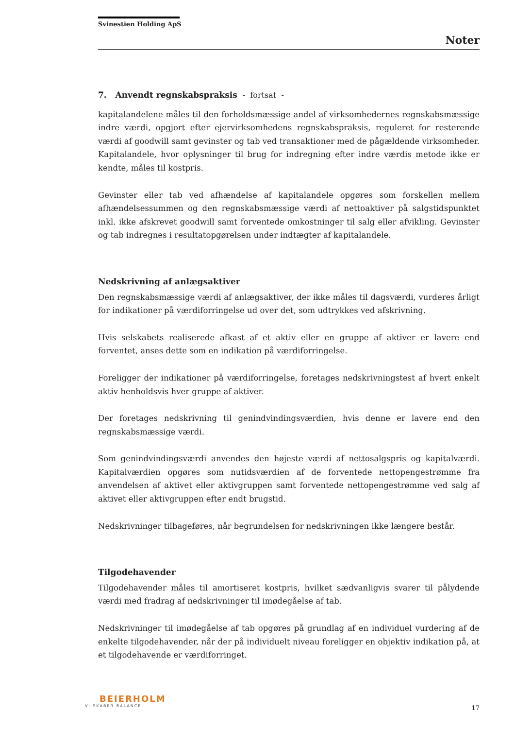Svinestien Holding ApS
Noter
7. Anvendt regnskabspraksis - fortsat -
kapitalandelene måles til den forholdsmæssige andel af virksomhedernes regnskabsmæssige indre værdi, opgjort efter ejervirksomhedens regnskabspraksis, reguleret for resterende værdi af goodwill samt gevinster og tab ved transaktioner med de pågældende virksomheder. Kapitalandele, hvor oplysninger til brug for indregning efter indre værdis metode ikke er kendte, måles til kostpris.
Gevinster eller tab ved afhændelse af kapitalandele opgøres som forskellen mellem afhændelsessummen og den regnskabsmæssige værdi af nettoaktiver på salgstidspunktet inkl. ikke afskrevet goodwill samt forventede omkostninger til salg eller afvikling. Gevinster og tab indregnes i resultatopgørelsen under indtægter af kapitalandele.
Nedskrivning af anlægsaktiver
Den regnskabsmæssige værdi af anlægsaktiver, der ikke måles til dagsværdi, vurderes årligt for indikationer på værdiforringelse ud over det, som udtrykkes ved afskrivning.
Hvis selskabets realiserede afkast af et aktiv eller en gruppe af aktiver er lavere end forventet, anses dette som en indikation på værdiforringelse.
Foreligger der indikationer på værdiforringelse, foretages nedskrivningstest af hvert enkelt aktiv henholdsvis hver gruppe af aktiver.
Der foretages nedskrivning til genindvindingsværdien, hvis denne er lavere end den regnskabsmæssige værdi.
Som genindvindingsværdi anvendes den højeste værdi af nettosalgspris og kapitalværdi. Kapitalværdien opgøres som nutidsværdien af de forventede nettopengestrømme fra anvendelsen af aktivet eller aktivgruppen samt forventede nettopengestrømme ved salg af aktivet eller aktivgruppen efter endt brugstid.
Nedskrivninger tilbageføres, når begrundelsen for nedskrivningen ikke længere består.
Tilgodehavender
Tilgodehavender måles til amortiseret kostpris, hvilket sædvanligvis svarer til pålydende værdi med fradrag af nedskrivninger til imødegåelse af tab.
Nedskrivninger til imødegåelse af tab opgøres på grundlag af en individuel vurdering af de enkelte tilgodehavender, når der på individuelt niveau foreligger en objektiv indikation på, at et tilgodehavende er værdiforringet.
BEIERHOLM
VI SKABER BALANCE
17